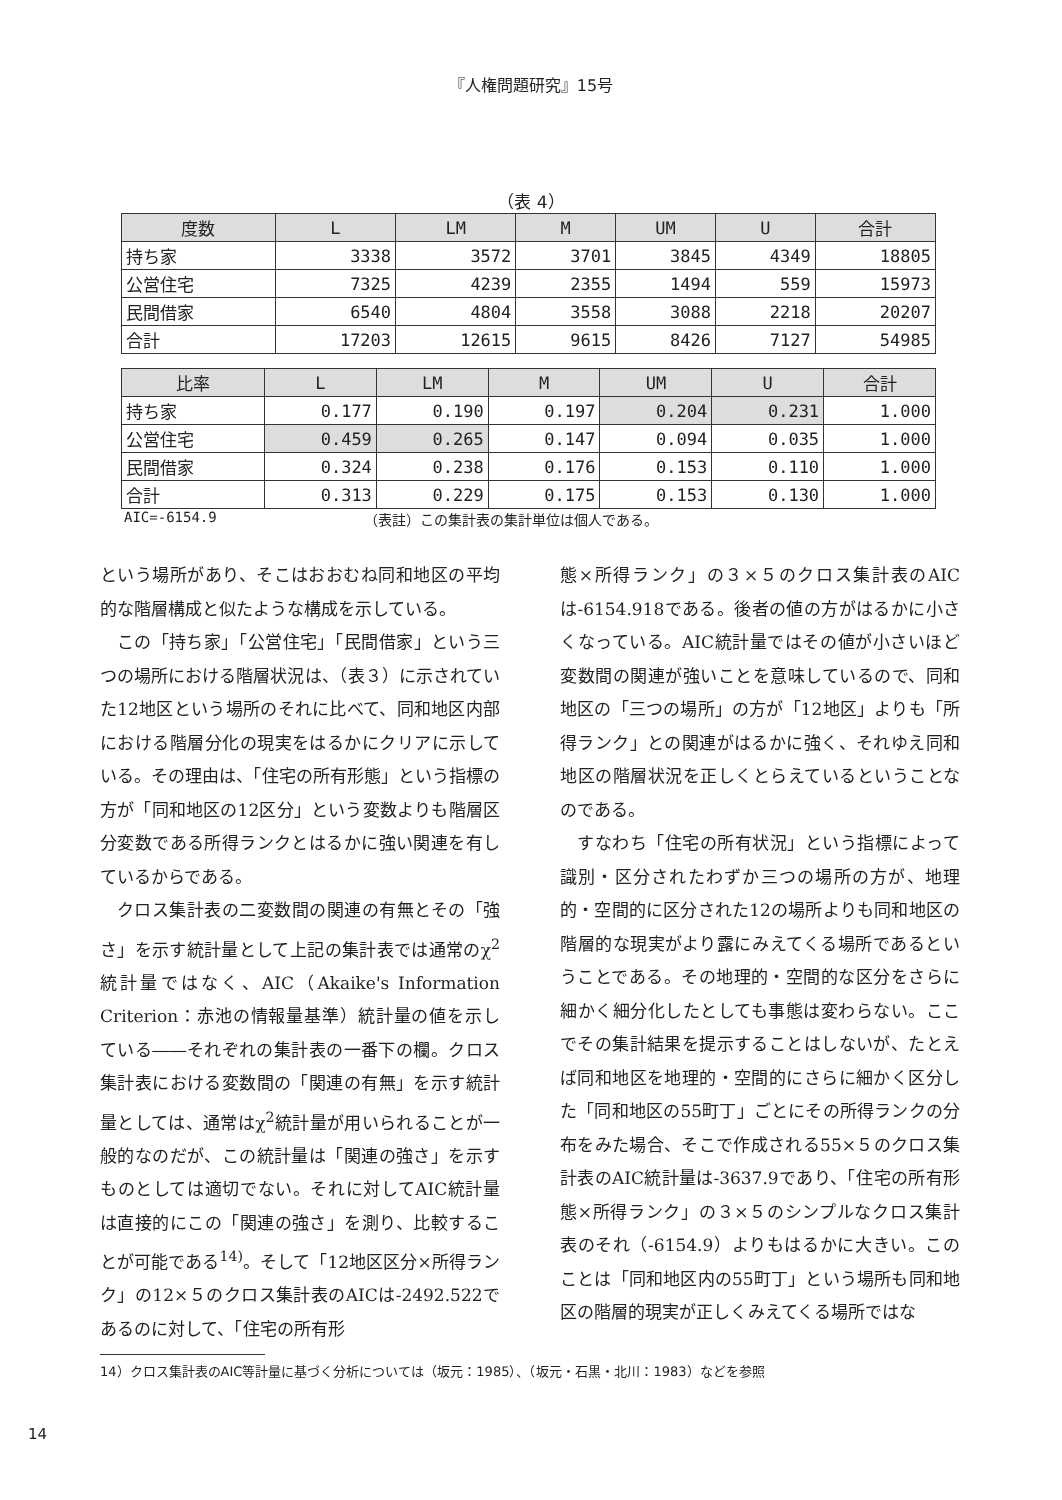『人権問題研究』15号
（表 4）
| 度数 | L | LM | M | UM | U | 合計 |
| --- | --- | --- | --- | --- | --- | --- |
| 持ち家 | 3338 | 3572 | 3701 | 3845 | 4349 | 18805 |
| 公営住宅 | 7325 | 4239 | 2355 | 1494 | 559 | 15973 |
| 民間借家 | 6540 | 4804 | 3558 | 3088 | 2218 | 20207 |
| 合計 | 17203 | 12615 | 9615 | 8426 | 7127 | 54985 |
| 比率 | L | LM | M | UM | U | 合計 |
| --- | --- | --- | --- | --- | --- | --- |
| 持ち家 | 0.177 | 0.190 | 0.197 | 0.204 | 0.231 | 1.000 |
| 公営住宅 | 0.459 | 0.265 | 0.147 | 0.094 | 0.035 | 1.000 |
| 民間借家 | 0.324 | 0.238 | 0.176 | 0.153 | 0.110 | 1.000 |
| 合計 | 0.313 | 0.229 | 0.175 | 0.153 | 0.130 | 1.000 |
AIC=-6154.9 （表註）この集計表の集計単位は個人である。
という場所があり、そこはおおむね同和地区の平均的な階層構成と似たような構成を示している。
この「持ち家」「公営住宅」「民間借家」という三つの場所における階層状況は、（表３）に示されていた12地区という場所のそれに比べて、同和地区内部における階層分化の現実をはるかにクリアに示している。その理由は、「住宅の所有形態」という指標の方が「同和地区の12区分」という変数よりも階層区分変数である所得ランクとはるかに強い関連を有しているからである。
クロス集計表の二変数間の関連の有無とその「強さ」を示す統計量として上記の集計表では通常のχ<sup>2</sup>統計量ではなく、AIC（Akaike's Information Criterion：赤池の情報量基準）統計量の値を示している――それぞれの集計表の一番下の欄。クロス集計表における変数間の「関連の有無」を示す統計量としては、通常はχ<sup>2</sup>統計量が用いられることが一般的なのだが、この統計量は「関連の強さ」を示すものとしては適切でない。それに対してAIC統計量は直接的にこの「関連の強さ」を測り、比較することが可能である<sup>14)</sup>。そして「12地区区分×所得ランク」の12×５のクロス集計表のAICは-2492.522であるのに対して、「住宅の所有形
態×所得ランク」の３×５のクロス集計表のAICは-6154.918である。後者の値の方がはるかに小さくなっている。AIC統計量ではその値が小さいほど変数間の関連が強いことを意味しているので、同和地区の「三つの場所」の方が「12地区」よりも「所得ランク」との関連がはるかに強く、それゆえ同和地区の階層状況を正しくとらえているということなのである。
すなわち「住宅の所有状況」という指標によって識別・区分されたわずか三つの場所の方が、地理的・空間的に区分された12の場所よりも同和地区の階層的な現実がより露にみえてくる場所であるということである。その地理的・空間的な区分をさらに細かく細分化したとしても事態は変わらない。ここでその集計結果を提示することはしないが、たとえば同和地区を地理的・空間的にさらに細かく区分した「同和地区の55町丁」ごとにその所得ランクの分布をみた場合、そこで作成される55×５のクロス集計表のAIC統計量は-3637.9であり、「住宅の所有形態×所得ランク」の３×５のシンプルなクロス集計表のそれ（-6154.9）よりもはるかに大きい。このことは「同和地区内の55町丁」という場所も同和地区の階層的現実が正しくみえてくる場所ではな
14）クロス集計表のAIC等計量に基づく分析については（坂元：1985）、（坂元・石黒・北川：1983）などを参照
14